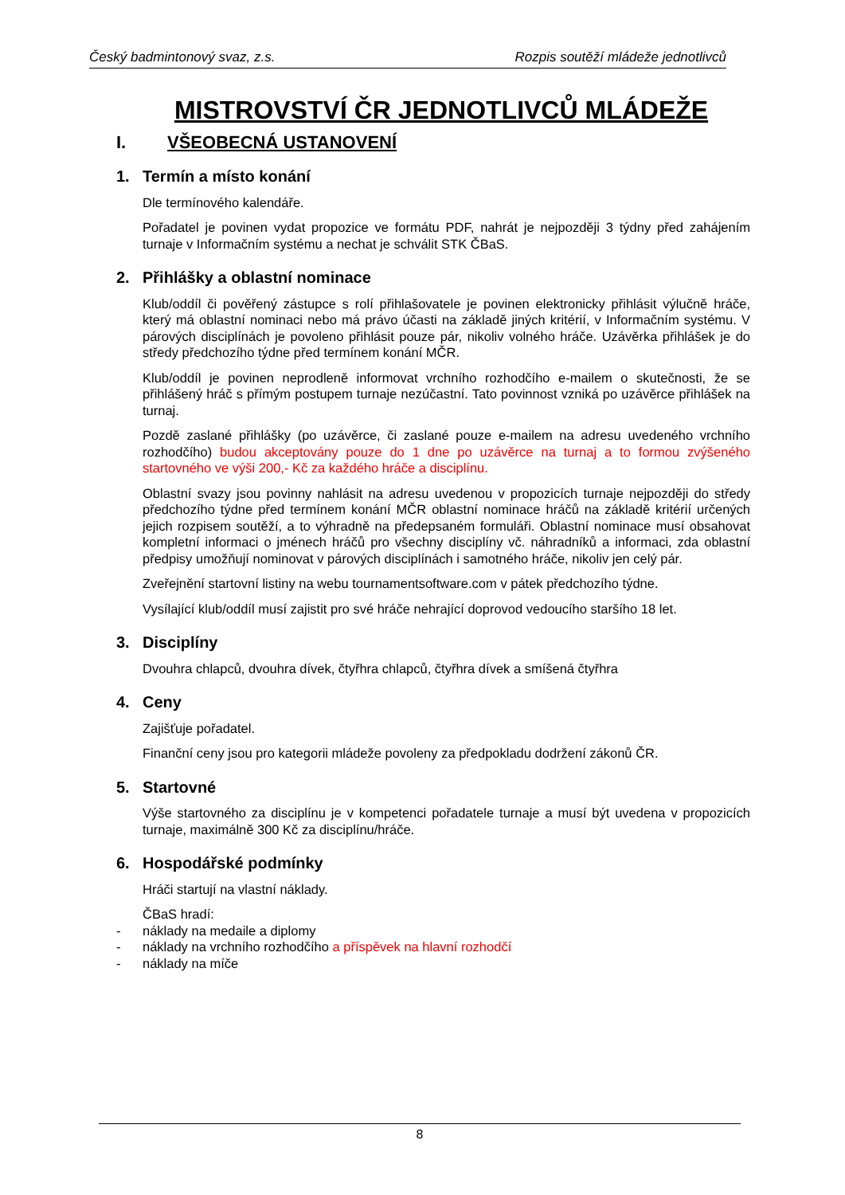Český badmintonový svaz, z.s. Rozpis soutěží mládeže jednotlivců
MISTROVSTVÍ ČR JEDNOTLIVCŮ MLÁDEŽE
I. VŠEOBECNÁ USTANOVENÍ
1. Termín a místo konání
Dle termínového kalendáře.
Pořadatel je povinen vydat propozice ve formátu PDF, nahrát je nejpozději 3 týdny před zahájením turnaje v Informačním systému a nechat je schválit STK ČBaS.
2. Přihlášky a oblastní nominace
Klub/oddíl či pověřený zástupce s rolí přihlašovatele je povinen elektronicky přihlásit výlučně hráče, který má oblastní nominaci nebo má právo účasti na základě jiných kritérií, v Informačním systému. V párových disciplínách je povoleno přihlásit pouze pár, nikoliv volného hráče. Uzávěrka přihlášek je do středy předchozího týdne před termínem konání MČR.
Klub/oddíl je povinen neprodleně informovat vrchního rozhodčího e-mailem o skutečnosti, že se přihlášený hráč s přímým postupem turnaje nezúčastní. Tato povinnost vzniká po uzávěrce přihlášek na turnaj.
Pozdě zaslané přihlášky (po uzávěrce, či zaslané pouze e-mailem na adresu uvedeného vrchního rozhodčího) budou akceptovány pouze do 1 dne po uzávěrce na turnaj a to formou zvýšeného startovného ve výši 200,- Kč za každého hráče a disciplínu.
Oblastní svazy jsou povinny nahlásit na adresu uvedenou v propozicích turnaje nejpozději do středy předchozího týdne před termínem konání MČR oblastní nominace hráčů na základě kritérií určených jejich rozpisem soutěží, a to výhradně na předepsaném formuláři. Oblastní nominace musí obsahovat kompletní informaci o jménech hráčů pro všechny disciplíny vč. náhradníků a informaci, zda oblastní předpisy umožňují nominovat v párových disciplínách i samotného hráče, nikoliv jen celý pár.
Zveřejnění startovní listiny na webu tournamentsoftware.com v pátek předchozího týdne.
Vysílající klub/oddíl musí zajistit pro své hráče nehrající doprovod vedoucího staršího 18 let.
3. Disciplíny
Dvouhra chlapců, dvouhra dívek, čtyřhra chlapců, čtyřhra dívek a smíšená čtyřhra
4. Ceny
Zajišťuje pořadatel.
Finanční ceny jsou pro kategorii mládeže povoleny za předpokladu dodržení zákonů ČR.
5. Startovné
Výše startovného za disciplínu je v kompetenci pořadatele turnaje a musí být uvedena v propozicích turnaje, maximálně 300 Kč za disciplínu/hráče.
6. Hospodářské podmínky
Hráči startují na vlastní náklady.
ČBaS hradí:
- náklady na medaile a diplomy
- náklady na vrchního rozhodčího a příspěvek na hlavní rozhodčí
- náklady na míče
8